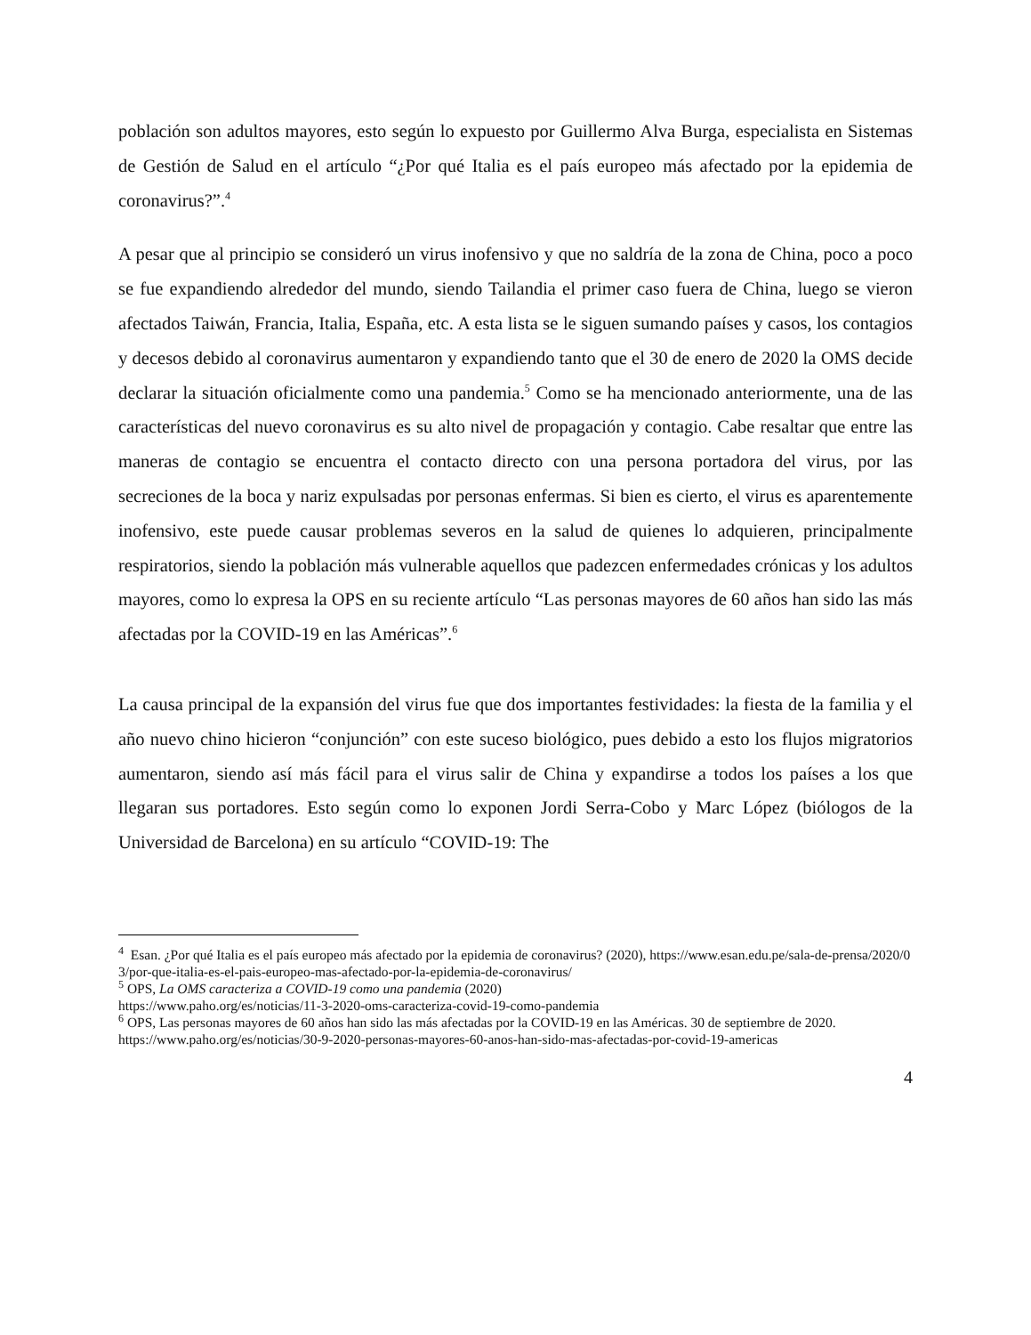población son adultos mayores, esto según lo expuesto por Guillermo Alva Burga, especialista en Sistemas de Gestión de Salud en el artículo “¿Por qué Italia es el país europeo más afectado por la epidemia de coronavirus?”.<sup>4</sup>
A pesar que al principio se consideró un virus inofensivo y que no saldría de la zona de China, poco a poco se fue expandiendo alrededor del mundo, siendo Tailandia el primer caso fuera de China, luego se vieron afectados Taiwán, Francia, Italia, España, etc. A esta lista se le siguen sumando países y casos, los contagios y decesos debido al coronavirus aumentaron y expandiendo tanto que el 30 de enero de 2020 la OMS decide declarar la situación oficialmente como una pandemia.<sup>5</sup> Como se ha mencionado anteriormente, una de las características del nuevo coronavirus es su alto nivel de propagación y contagio. Cabe resaltar que entre las maneras de contagio se encuentra el contacto directo con una persona portadora del virus, por las secreciones de la boca y nariz expulsadas por personas enfermas. Si bien es cierto, el virus es aparentemente inofensivo, este puede causar problemas severos en la salud de quienes lo adquieren, principalmente respiratorios, siendo la población más vulnerable aquellos que padezcen enfermedades crónicas y los adultos mayores, como lo expresa la OPS en su reciente artículo “Las personas mayores de 60 años han sido las más afectadas por la COVID-19 en las Américas”.<sup>6</sup>
La causa principal de la expansión del virus fue que dos importantes festividades: la fiesta de la familia y el año nuevo chino hicieron “conjunción” con este suceso biológico, pues debido a esto los flujos migratorios aumentaron, siendo así más fácil para el virus salir de China y expandirse a todos los países a los que llegaran sus portadores. Esto según como lo exponen Jordi Serra-Cobo y Marc López (biólogos de la Universidad de Barcelona) en su artículo “COVID-19: The
<sup>4</sup> Esan. ¿Por qué Italia es el país europeo más afectado por la epidemia de coronavirus? (2020), https://www.esan.edu.pe/sala-de-prensa/2020/03/por-que-italia-es-el-pais-europeo-mas-afectado-por-la-epidemia-de-coronavirus/
<sup>5</sup> OPS, La OMS caracteriza a COVID-19 como una pandemia (2020)
https://www.paho.org/es/noticias/11-3-2020-oms-caracteriza-covid-19-como-pandemia
<sup>6</sup> OPS, Las personas mayores de 60 años han sido las más afectadas por la COVID-19 en las Américas. 30 de septiembre de 2020.
https://www.paho.org/es/noticias/30-9-2020-personas-mayores-60-anos-han-sido-mas-afectadas-por-covid-19-americas
4